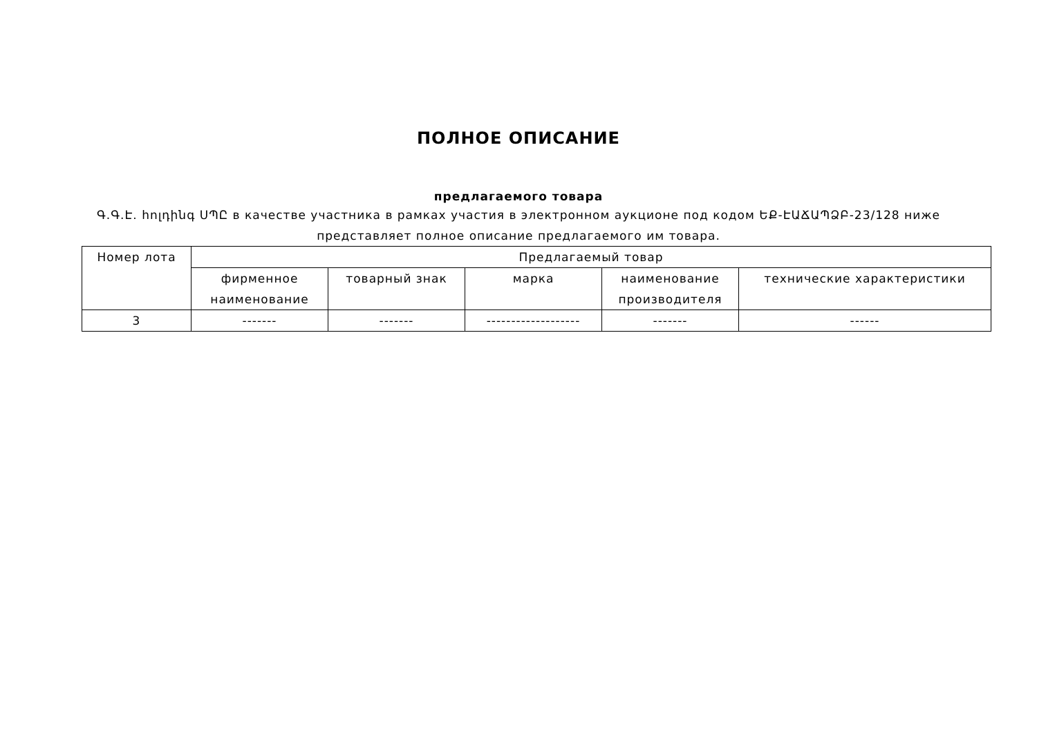ПОЛНОЕ ОПИСАНИЕ
предлагаемого товара
Գ.Գ.Է. հոլդինգ ՍՊԸ в качестве участника в рамках участия в электронном аукционе под кодом ԵՔ-ԷԱՃԱՊՁԲ-23/128 ниже представляет полное описание предлагаемого им товара.
| Номер лота | Предлагаемый товар | | | | |
| --- | --- | --- | --- | --- | --- |
| | фирменное наименование | товарный знак | марка | наименование производителя | технические характеристики |
| 3 | ------- | ------- | ------------------- | ------- | ------ |